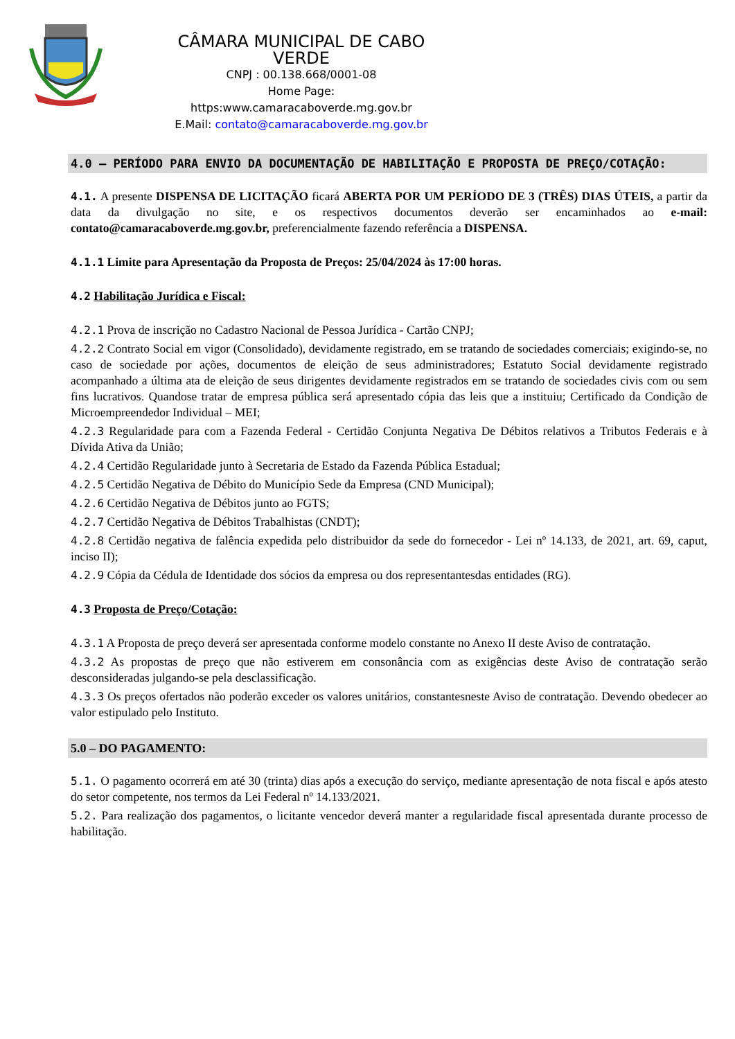CÂMARA MUNICIPAL DE CABO VERDE
CNPJ : 00.138.668/0001-08
Home Page: https:www.camaracaboverde.mg.gov.br
E.Mail: contato@camaracaboverde.mg.gov.br
4.0 – PERÍODO PARA ENVIO DA DOCUMENTAÇÃO DE HABILITAÇÃO E PROPOSTA DE PREÇO/COTAÇÃO:
4.1. A presente DISPENSA DE LICITAÇÃO ficará ABERTA POR UM PERÍODO DE 3 (TRÊS) DIAS ÚTEIS, a partir da data da divulgação no site, e os respectivos documentos deverão ser encaminhados ao e-mail: contato@camaracaboverde.mg.gov.br, preferencialmente fazendo referência a DISPENSA.
4.1.1 Limite para Apresentação da Proposta de Preços: 25/04/2024 às 17:00 horas.
4.2 Habilitação Jurídica e Fiscal:
4.2.1 Prova de inscrição no Cadastro Nacional de Pessoa Jurídica - Cartão CNPJ;
4.2.2 Contrato Social em vigor (Consolidado), devidamente registrado, em se tratando de sociedades comerciais; exigindo-se, no caso de sociedade por ações, documentos de eleição de seus administradores; Estatuto Social devidamente registrado acompanhado a última ata de eleição de seus dirigentes devidamente registrados em se tratando de sociedades civis com ou sem fins lucrativos. Quandose tratar de empresa pública será apresentado cópia das leis que a instituiu; Certificado da Condição de Microempreendedor Individual – MEI;
4.2.3 Regularidade para com a Fazenda Federal - Certidão Conjunta Negativa De Débitos relativos a Tributos Federais e à Dívida Ativa da União;
4.2.4 Certidão Regularidade junto à Secretaria de Estado da Fazenda Pública Estadual;
4.2.5 Certidão Negativa de Débito do Município Sede da Empresa (CND Municipal);
4.2.6 Certidão Negativa de Débitos junto ao FGTS;
4.2.7 Certidão Negativa de Débitos Trabalhistas (CNDT);
4.2.8 Certidão negativa de falência expedida pelo distribuidor da sede do fornecedor - Lei nº 14.133, de 2021, art. 69, caput, inciso II);
4.2.9 Cópia da Cédula de Identidade dos sócios da empresa ou dos representantesdas entidades (RG).
4.3 Proposta de Preço/Cotação:
4.3.1 A Proposta de preço deverá ser apresentada conforme modelo constante no Anexo II deste Aviso de contratação.
4.3.2 As propostas de preço que não estiverem em consonância com as exigências deste Aviso de contratação serão desconsideradas julgando-se pela desclassificação.
4.3.3 Os preços ofertados não poderão exceder os valores unitários, constantesneste Aviso de contratação. Devendo obedecer ao valor estipulado pelo Instituto.
5.0 – DO PAGAMENTO:
5.1. O pagamento ocorrerá em até 30 (trinta) dias após a execução do serviço, mediante apresentação de nota fiscal e após atesto do setor competente, nos termos da Lei Federal nº 14.133/2021.
5.2. Para realização dos pagamentos, o licitante vencedor deverá manter a regularidade fiscal apresentada durante processo de habilitação.